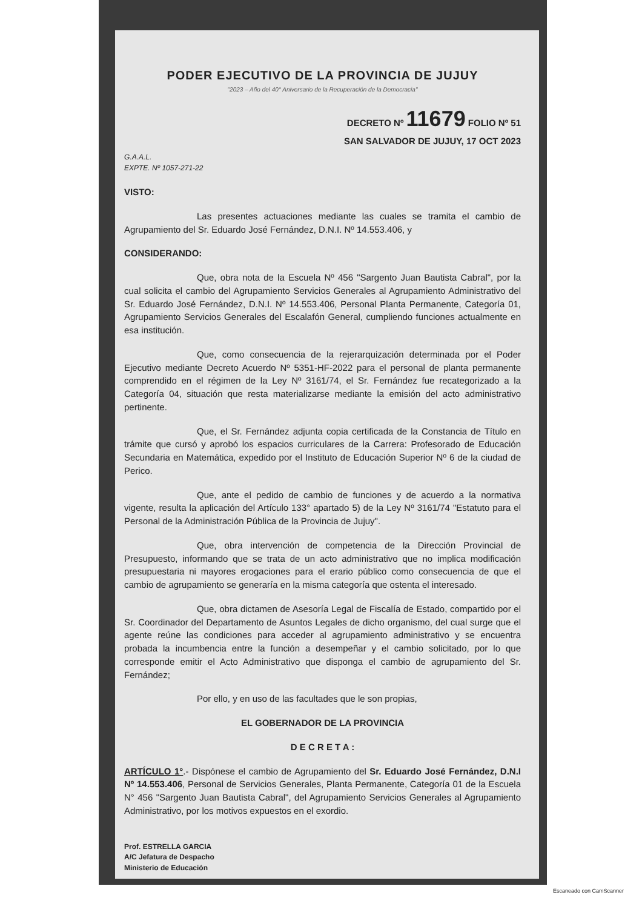PODER EJECUTIVO DE LA PROVINCIA DE JUJUY
"2023 – Año del 40° Aniversario de la Recuperación de la Democracia"
DECRETO Nº 11679 FOLIO Nº 51
SAN SALVADOR DE JUJUY, 17 OCT 2023
G.A.A.L.
EXPTE. Nº 1057-271-22
VISTO:
Las presentes actuaciones mediante las cuales se tramita el cambio de Agrupamiento del Sr. Eduardo José Fernández, D.N.I. Nº 14.553.406, y
CONSIDERANDO:
Que, obra nota de la Escuela Nº 456 "Sargento Juan Bautista Cabral", por la cual solicita el cambio del Agrupamiento Servicios Generales al Agrupamiento Administrativo del Sr. Eduardo José Fernández, D.N.I. Nº 14.553.406, Personal Planta Permanente, Categoría 01, Agrupamiento Servicios Generales del Escalafón General, cumpliendo funciones actualmente en esa institución.
Que, como consecuencia de la rejerarquización determinada por el Poder Ejecutivo mediante Decreto Acuerdo Nº 5351-HF-2022 para el personal de planta permanente comprendido en el régimen de la Ley Nº 3161/74, el Sr. Fernández fue recategorizado a la Categoría 04, situación que resta materializarse mediante la emisión del acto administrativo pertinente.
Que, el Sr. Fernández adjunta copia certificada de la Constancia de Título en trámite que cursó y aprobó los espacios curriculares de la Carrera: Profesorado de Educación Secundaria en Matemática, expedido por el Instituto de Educación Superior Nº 6 de la ciudad de Perico.
Que, ante el pedido de cambio de funciones y de acuerdo a la normativa vigente, resulta la aplicación del Artículo 133° apartado 5) de la Ley Nº 3161/74 "Estatuto para el Personal de la Administración Pública de la Provincia de Jujuy".
Que, obra intervención de competencia de la Dirección Provincial de Presupuesto, informando que se trata de un acto administrativo que no implica modificación presupuestaria ni mayores erogaciones para el erario público como consecuencia de que el cambio de agrupamiento se generaría en la misma categoría que ostenta el interesado.
Que, obra dictamen de Asesoría Legal de Fiscalía de Estado, compartido por el Sr. Coordinador del Departamento de Asuntos Legales de dicho organismo, del cual surge que el agente reúne las condiciones para acceder al agrupamiento administrativo y se encuentra probada la incumbencia entre la función a desempeñar y el cambio solicitado, por lo que corresponde emitir el Acto Administrativo que disponga el cambio de agrupamiento del Sr. Fernández;
Por ello, y en uso de las facultades que le son propias,
EL GOBERNADOR DE LA PROVINCIA
D E C R E T A :
ARTÍCULO 1°.- Dispónese el cambio de Agrupamiento del Sr. Eduardo José Fernández, D.N.I Nº 14.553.406, Personal de Servicios Generales, Planta Permanente, Categoría 01 de la Escuela N° 456 "Sargento Juan Bautista Cabral", del Agrupamiento Servicios Generales al Agrupamiento Administrativo, por los motivos expuestos en el exordio.
Prof. ESTRELLA GARCIA
A/C Jefatura de Despacho
Ministerio de Educación
Escaneado con CamScanner